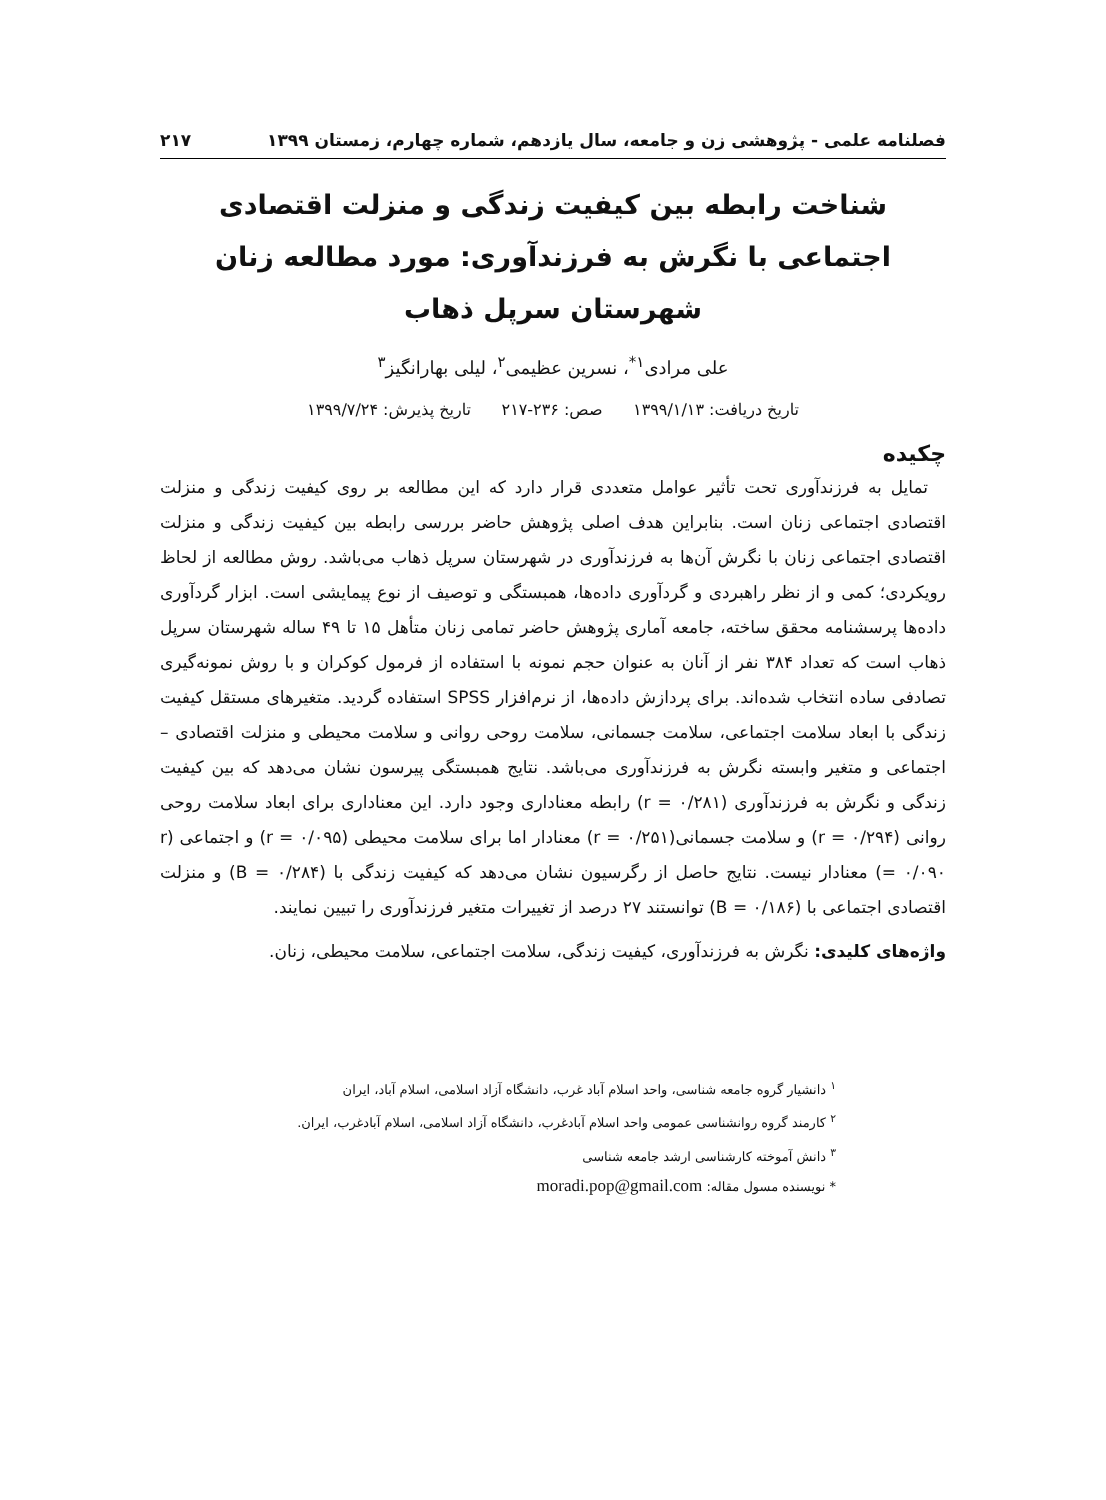فصلنامه علمی - پژوهشی زن و جامعه، سال یازدهم، شماره چهارم، زمستان ۱۳۹۹ ۲۱۷
شناخت رابطه بین کیفیت زندگی و منزلت اقتصادی اجتماعی با نگرش به فرزندآوری: مورد مطالعه زنان شهرستان سرپل ذهاب
علی مرادی<sup>۱*</sup>، نسرین عظیمی<sup>۲</sup>، لیلی بهارانگیز<sup>۳</sup>
تاریخ دریافت: ۱۳۹۹/۱/۱۳ صص: ۲۳۶-۲۱۷ تاریخ پذیرش: ۱۳۹۹/۷/۲۴
چکیده
تمایل به فرزندآوری تحت تأثیر عوامل متعددی قرار دارد که این مطالعه بر روی کیفیت زندگی و منزلت اقتصادی اجتماعی زنان است. بنابراین هدف اصلی پژوهش حاضر بررسی رابطه بین کیفیت زندگی و منزلت اقتصادی اجتماعی زنان با نگرش آن‌ها به فرزندآوری در شهرستان سرپل ذهاب می‌باشد. روش مطالعه از لحاظ رویکردی؛ کمی و از نظر راهبردی و گردآوری داده‌ها، همبستگی و توصیف از نوع پیمایشی است. ابزار گردآوری داده‌ها پرسشنامه محقق ساخته، جامعه آماری پژوهش حاضر تمامی زنان متأهل ۱۵ تا ۴۹ ساله شهرستان سرپل ذهاب است که تعداد ۳۸۴ نفر از آنان به عنوان حجم نمونه با استفاده از فرمول کوکران و با روش نمونه‌گیری تصادفی ساده انتخاب شده‌اند. برای پردازش داده‌ها، از نرم‌افزار SPSS استفاده گردید. متغیرهای مستقل کیفیت زندگی با ابعاد سلامت اجتماعی، سلامت جسمانی، سلامت روحی روانی و سلامت محیطی و منزلت اقتصادی – اجتماعی و متغیر وابسته نگرش به فرزندآوری می‌باشد. نتایج همبستگی پیرسون نشان می‌دهد که بین کیفیت زندگی و نگرش به فرزندآوری (r = ۰/۲۸۱) رابطه معناداری وجود دارد. این معناداری برای ابعاد سلامت روحی روانی (r = ۰/۲۹۴) و سلامت جسمانی(r = ۰/۲۵۱) معنادار اما برای سلامت محیطی (r = ۰/۰۹۵) و اجتماعی (r = ۰/۰۹۰) معنادار نیست. نتایج حاصل از رگرسیون نشان می‌دهد که کیفیت زندگی با (B = ۰/۲۸۴) و منزلت اقتصادی اجتماعی با (B = ۰/۱۸۶) توانستند ۲۷ درصد از تغییرات متغیر فرزندآوری را تبیین نمایند.
واژه‌های کلیدی: نگرش به فرزندآوری، کیفیت زندگی، سلامت اجتماعی، سلامت محیطی، زنان.
<sup>۱</sup> دانشیار گروه جامعه شناسی، واحد اسلام آباد غرب، دانشگاه آزاد اسلامی، اسلام آباد، ایران
<sup>۲</sup> کارمند گروه روانشناسی عمومی واحد اسلام آبادغرب، دانشگاه آزاد اسلامی، اسلام آبادغرب، ایران.
<sup>۳</sup> دانش آموخته کارشناسی ارشد جامعه شناسی
* نویسنده مسول مقاله: moradi.pop@gmail.com